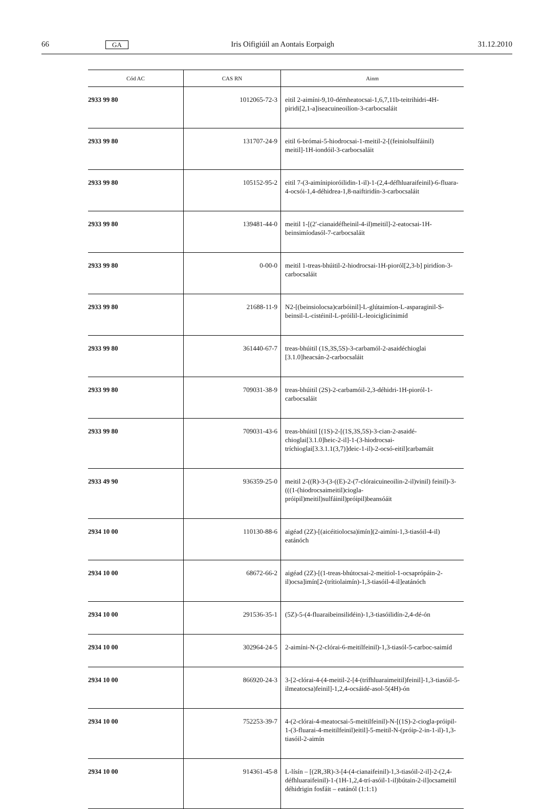66 GA Iris Oifigiúil an Aontais Eorpaigh 31.12.2010
| Cód AC | CAS RN | Ainm |
| --- | --- | --- |
| 2933 99 80 | 1012065-72-3 | eitil 2-aimíni-9,10-démheatocsai-1,6,7,11b-teitrihidri-4H-piridi[2,1-a]iseacuineoilíon-3-carbocsaláit |
| 2933 99 80 | 131707-24-9 | eitil 6-brómai-5-hiodrocsai-1-meitil-2-[(feiniolsulfáinil) meitil]-1H-iondóil-3-carbocsaláit |
| 2933 99 80 | 105152-95-2 | eitil 7-(3-aimínipioróilidin-1-il)-1-(2,4-défhluaraifeinil)-6-fluara-4-ocsói-1,4-déhidrea-1,8-naiftiridín-3-carbocsaláit |
| 2933 99 80 | 139481-44-0 | meitil 1-[(2′-cianaidéfheinil-4-il)meitil]-2-eatocsai-1H-beinsimíodasól-7-carbocsaláit |
| 2933 99 80 | 0-00-0 | meitil 1-treas-bhúitil-2-hiodrocsai-1H-pioról[2,3-b] piridíon-3-carbocsaláit |
| 2933 99 80 | 21688-11-9 | N2-[(beinsiolocsa)carbóinil]-L-glútaimíon-L-asparaginil-S-beinsil-L-cistéinil-L-próilil-L-leoiciglicínimíd |
| 2933 99 80 | 361440-67-7 | treas-bhúitil (1S,3S,5S)-3-carbamól-2-asaidéchioglai [3.1.0]heacsán-2-carbocsaláit |
| 2933 99 80 | 709031-38-9 | treas-bhúitil (2S)-2-carbamóil-2,3-déhidri-1H-pioról-1-carbocsaláit |
| 2933 99 80 | 709031-43-6 | treas-bhúitil [(1S)-2-[(1S,3S,5S)-3-cian-2-asaidé-chioglai[3.1.0]heic-2-il]-1-(3-hiodrocsai-tríchioglai[3.3.1.1(3,7)]deic-1-il)-2-ocsó-eitil]carbamáit |
| 2933 49 90 | 936359-25-0 | meitil 2-((R)-3-(3-((E)-2-(7-clóraicuineoilin-2-il)vinil) feinil)-3-(((1-(hiodrocsaimeitil)ciogla-próipil)meitil)sulfáinil)próipil)beansóáit |
| 2934 10 00 | 110130-88-6 | aigéad (2Z)-[(aicéitiolocsa)imín](2-aimíni-1,3-tiasóil-4-il) eatánóch |
| 2934 10 00 | 68672-66-2 | aigéad (2Z)-[(1-treas-bhútocsai-2-meitiol-1-ocsaprópáin-2-il)ocsa]imín[2-(trítiolaimín)-1,3-tiasóil-4-il]eatánóch |
| 2934 10 00 | 291536-35-1 | (5Z)-5-(4-fluaraibeinsilidéin)-1,3-tiasóilidín-2,4-dé-ón |
| 2934 10 00 | 302964-24-5 | 2-aimíni-N-(2-clórai-6-meitilfeinil)-1,3-tiasól-5-carboc-saimíd |
| 2934 10 00 | 866920-24-3 | 3-[2-clórai-4-(4-meitil-2-[4-(trífhluaraimeitil)feinil]-1,3-tiasóil-5-ilmeatocsa)feinil]-1,2,4-ocsáidé-asol-5(4H)-ón |
| 2934 10 00 | 752253-39-7 | 4-(2-clórai-4-meatocsai-5-meitilfeinil)-N-[(1S)-2-ciogla-próipil-1-(3-fluarai-4-meitilfeinil)eitil]-5-meitil-N-(próip-2-in-1-il)-1,3-tiasóil-2-aimín |
| 2934 10 00 | 914361-45-8 | L-lísín – [(2R,3R)-3-[4-(4-cianaifeinil)-1,3-tiasóil-2-il]-2-(2,4-défhluaraifeinil)-1-(1H-1,2,4-trí-asóil-1-il)bútain-2-il]ocsameitil déhidrigin fosfáit – eatánól (1:1:1) |